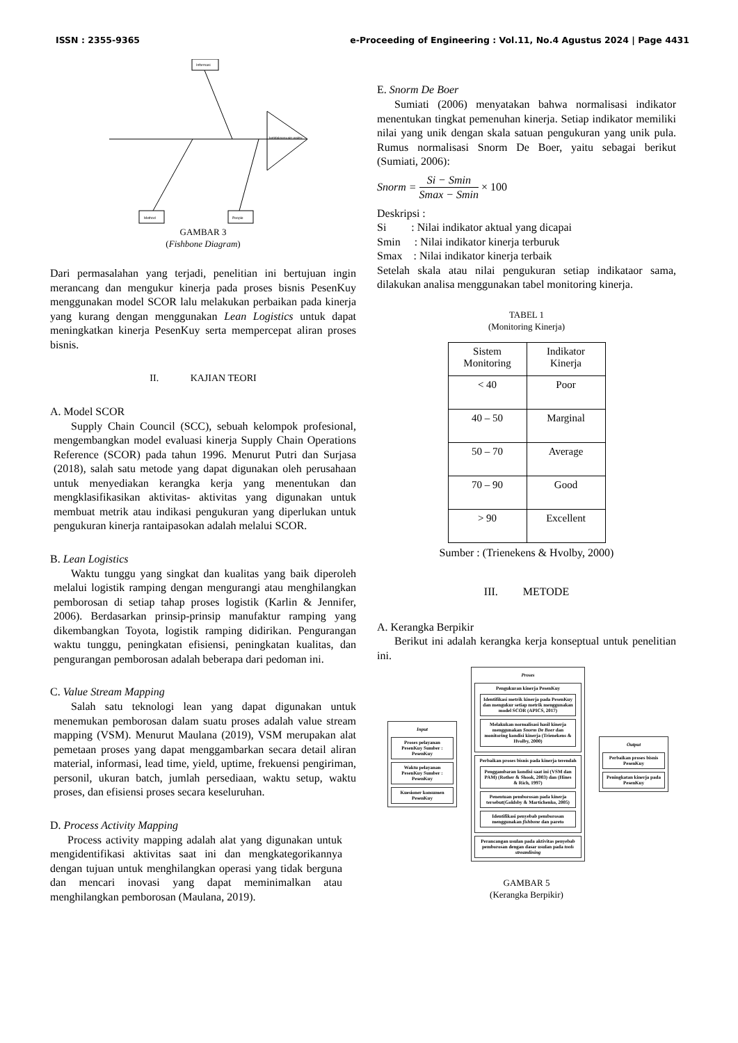ISSN : 2355-9365 e-Proceeding of Engineering : Vol.11, No.4 Agustus 2024 | Page 4431
Informasi
ketidaksesuain waktu
Method People
GAMBAR 3
(Fishbone Diagram)
Dari permasalahan yang terjadi, penelitian ini bertujuan ingin merancang dan mengukur kinerja pada proses bisnis PesenKuy menggunakan model SCOR lalu melakukan perbaikan pada kinerja yang kurang dengan menggunakan Lean Logistics untuk dapat meningkatkan kinerja PesenKuy serta mempercepat aliran proses bisnis.
II. KAJIAN TEORI
A. Model SCOR
Supply Chain Council (SCC), sebuah kelompok profesional, mengembangkan model evaluasi kinerja Supply Chain Operations Reference (SCOR) pada tahun 1996. Menurut Putri dan Surjasa (2018), salah satu metode yang dapat digunakan oleh perusahaan untuk menyediakan kerangka kerja yang menentukan dan mengklasifikasikan aktivitas- aktivitas yang digunakan untuk membuat metrik atau indikasi pengukuran yang diperlukan untuk pengukuran kinerja rantaipasokan adalah melalui SCOR.
B. Lean Logistics
Waktu tunggu yang singkat dan kualitas yang baik diperoleh melalui logistik ramping dengan mengurangi atau menghilangkan pemborosan di setiap tahap proses logistik (Karlin & Jennifer, 2006). Berdasarkan prinsip-prinsip manufaktur ramping yang dikembangkan Toyota, logistik ramping didirikan. Pengurangan waktu tunggu, peningkatan efisiensi, peningkatan kualitas, dan pengurangan pemborosan adalah beberapa dari pedoman ini.
C. Value Stream Mapping
Salah satu teknologi lean yang dapat digunakan untuk menemukan pemborosan dalam suatu proses adalah value stream mapping (VSM). Menurut Maulana (2019), VSM merupakan alat pemetaan proses yang dapat menggambarkan secara detail aliran material, informasi, lead time, yield, uptime, frekuensi pengiriman, personil, ukuran batch, jumlah persediaan, waktu setup, waktu proses, dan efisiensi proses secara keseluruhan.
D. Process Activity Mapping
Process activity mapping adalah alat yang digunakan untuk mengidentifikasi aktivitas saat ini dan mengkategorikannya dengan tujuan untuk menghilangkan operasi yang tidak berguna dan mencari inovasi yang dapat meminimalkan atau menghilangkan pemborosan (Maulana, 2019).
E. Snorm De Boer
Sumiati (2006) menyatakan bahwa normalisasi indikator menentukan tingkat pemenuhan kinerja. Setiap indikator memiliki nilai yang unik dengan skala satuan pengukuran yang unik pula. Rumus normalisasi Snorm De Boer, yaitu sebagai berikut (Sumiati, 2006):
Snorm = Si − Smin Smax − Smin × 100
Deskripsi :
Si : Nilai indikator aktual yang dicapai
Smin : Nilai indikator kinerja terburuk
Smax : Nilai indikator kinerja terbaik
Setelah skala atau nilai pengukuran setiap indikataor sama, dilakukan analisa menggunakan tabel monitoring kinerja.
TABEL 1
(Monitoring Kinerja)
| Sistem Monitoring | Indikator Kinerja |
| < 40 | Poor |
| 40 – 50 | Marginal |
| 50 – 70 | Average |
| 70 – 90 | Good |
| > 90 | Excellent |
Sumber : (Trienekens & Hvolby, 2000)
III. METODE
A. Kerangka Berpikir
Berikut ini adalah kerangka kerja konseptual untuk penelitian ini.
Input
Proses pelayanan PesenKuy Sumber : PesenKuy
Waktu pelayanan PesenKuy Sumber : PesenKuy
Kuesioner konsumen PesenKuy
Proses
Pengukuran kinerja PesenKuy
Identifikasi metrik kinerja pada PesenKuy dan mengukur setiap metrik menggunakan model SCOR (APICS, 2017)
Melakukan normalisasi hasil kinerja menggunakan Snorm De Boer dan monitoring kondisi kinerja (Trienekens & Hvolby, 2000)
Perbaikan proses bisnis pada kinerja terendah
Penggambaran kondisi saat ini (VSM dan PAM) (Rother & Shook, 2003) dan (Hines & Rich, 1997)
Penentuan pemborosan pada kinerja tersebut(Goldsby & Martichenko, 2005)
Identifikasi penyebab pemborosan menggunakan fishbone dan pareto
Perancangan usulan pada aktivitas penyebab pemborosan dengan dasar usulan pada tools streamlining
Output
Perbaikan proses bisnis PesenKuy
Peningkatan kinerja pada PesenKuy
GAMBAR 5
(Kerangka Berpikir)